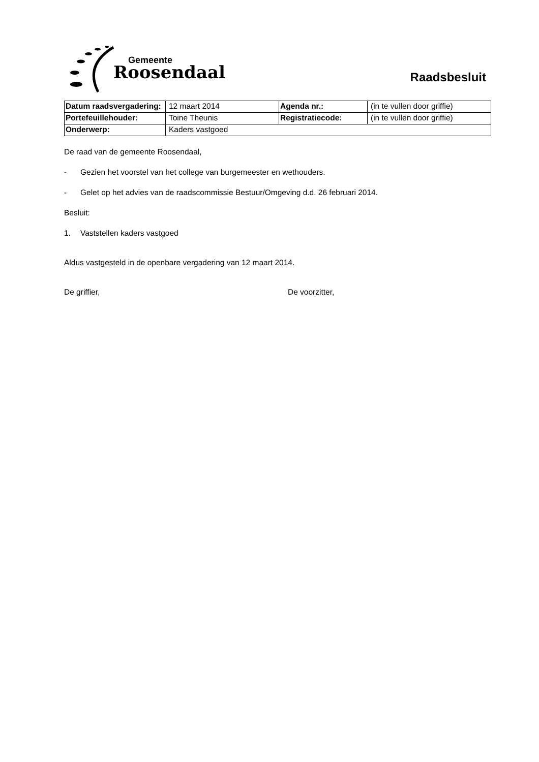Gemeente
Roosendaal
Raadsbesluit
| Datum raadsvergadering: | 12 maart 2014 | Agenda nr.: | (in te vullen door griffie) |
| Portefeuillehouder: | Toine Theunis | Registratiecode: | (in te vullen door griffie) |
| Onderwerp: | Kaders vastgoed | | |
De raad van de gemeente Roosendaal,
- Gezien het voorstel van het college van burgemeester en wethouders.
- Gelet op het advies van de raadscommissie Bestuur/Omgeving d.d. 26 februari 2014.
Besluit:
1. Vaststellen kaders vastgoed
Aldus vastgesteld in de openbare vergadering van 12 maart 2014.
De griffier, De voorzitter,